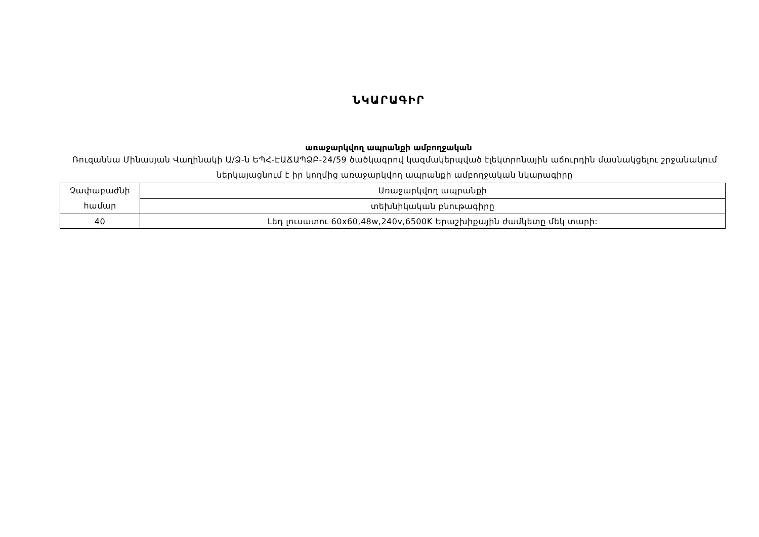ՆԿԱՐԱԳԻՐ
առաջարկվող ապրանքի ամբողջական
Ռուզաննա Մինասյան Վաղինակի Ա/Ձ-ն ԵՊՀ-ԷԱՃԱՊՁԲ-24/59 ծածկագրով կազմակերպված էլեկտրոնային աճուրդին մասնակցելու շրջանակում ներկայացնում է իր կողմից առաջարկվող ապրանքի ամբողջական նկարագիրը
| Չափաբաժնի համար | Առաջարկվող ապրանքի |
| | տեխնիկական բնութագիրը |
| 40 | Լեդ լուսատու 60x60,48w,240v,6500K Երաշխիքային ժամկետը մեկ տարի: |